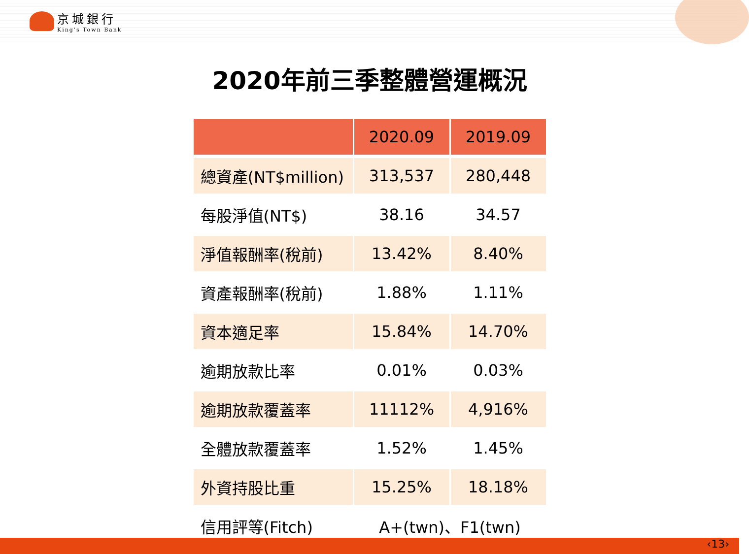京城銀行
King's Town Bank
2020年前三季整體營運概況
| | 2020.09 | 2019.09 |
| --- | --- | --- |
| 總資產(NT$million) | 313,537 | 280,448 |
| 每股淨值(NT$) | 38.16 | 34.57 |
| 淨值報酬率(稅前) | 13.42% | 8.40% |
| 資產報酬率(稅前) | 1.88% | 1.11% |
| 資本適足率 | 15.84% | 14.70% |
| 逾期放款比率 | 0.01% | 0.03% |
| 逾期放款覆蓋率 | 11112% | 4,916% |
| 全體放款覆蓋率 | 1.52% | 1.45% |
| 外資持股比重 | 15.25% | 18.18% |
| 信用評等(Fitch) | A+(twn)、F1(twn) | |
‹13›